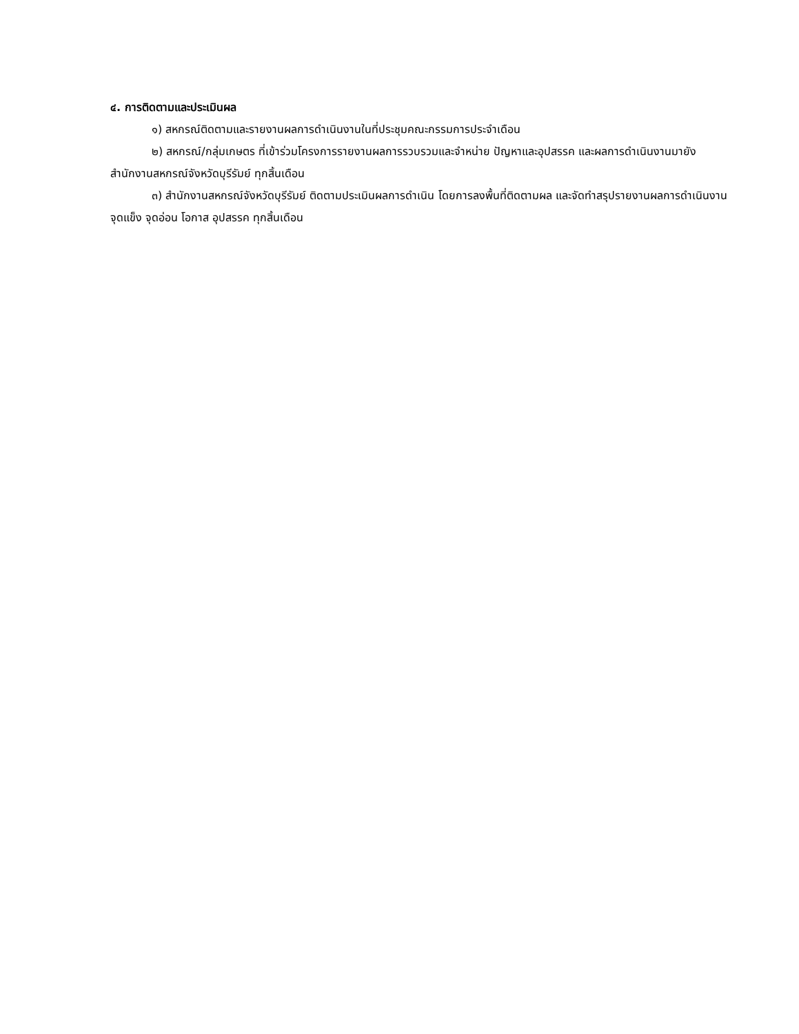๔. การติดตามและประเมินผล
๑) สหกรณ์ติดตามและรายงานผลการดำเนินงานในที่ประชุมคณะกรรมการประจำเดือน
๒) สหกรณ์/กลุ่มเกษตร ที่เข้าร่วมโครงการรายงานผลการรวบรวมและจำหน่าย ปัญหาและอุปสรรค และผลการดำเนินงานมายังสำนักงานสหกรณ์จังหวัดบุรีรัมย์ ทุกสิ้นเดือน
๓) สำนักงานสหกรณ์จังหวัดบุรีรัมย์ ติดตามประเมินผลการดำเนิน โดยการลงพื้นที่ติดตามผล และจัดทำสรุปรายงานผลการดำเนินงาน จุดแข็ง จุดอ่อน โอกาส อุปสรรค ทุกสิ้นเดือน